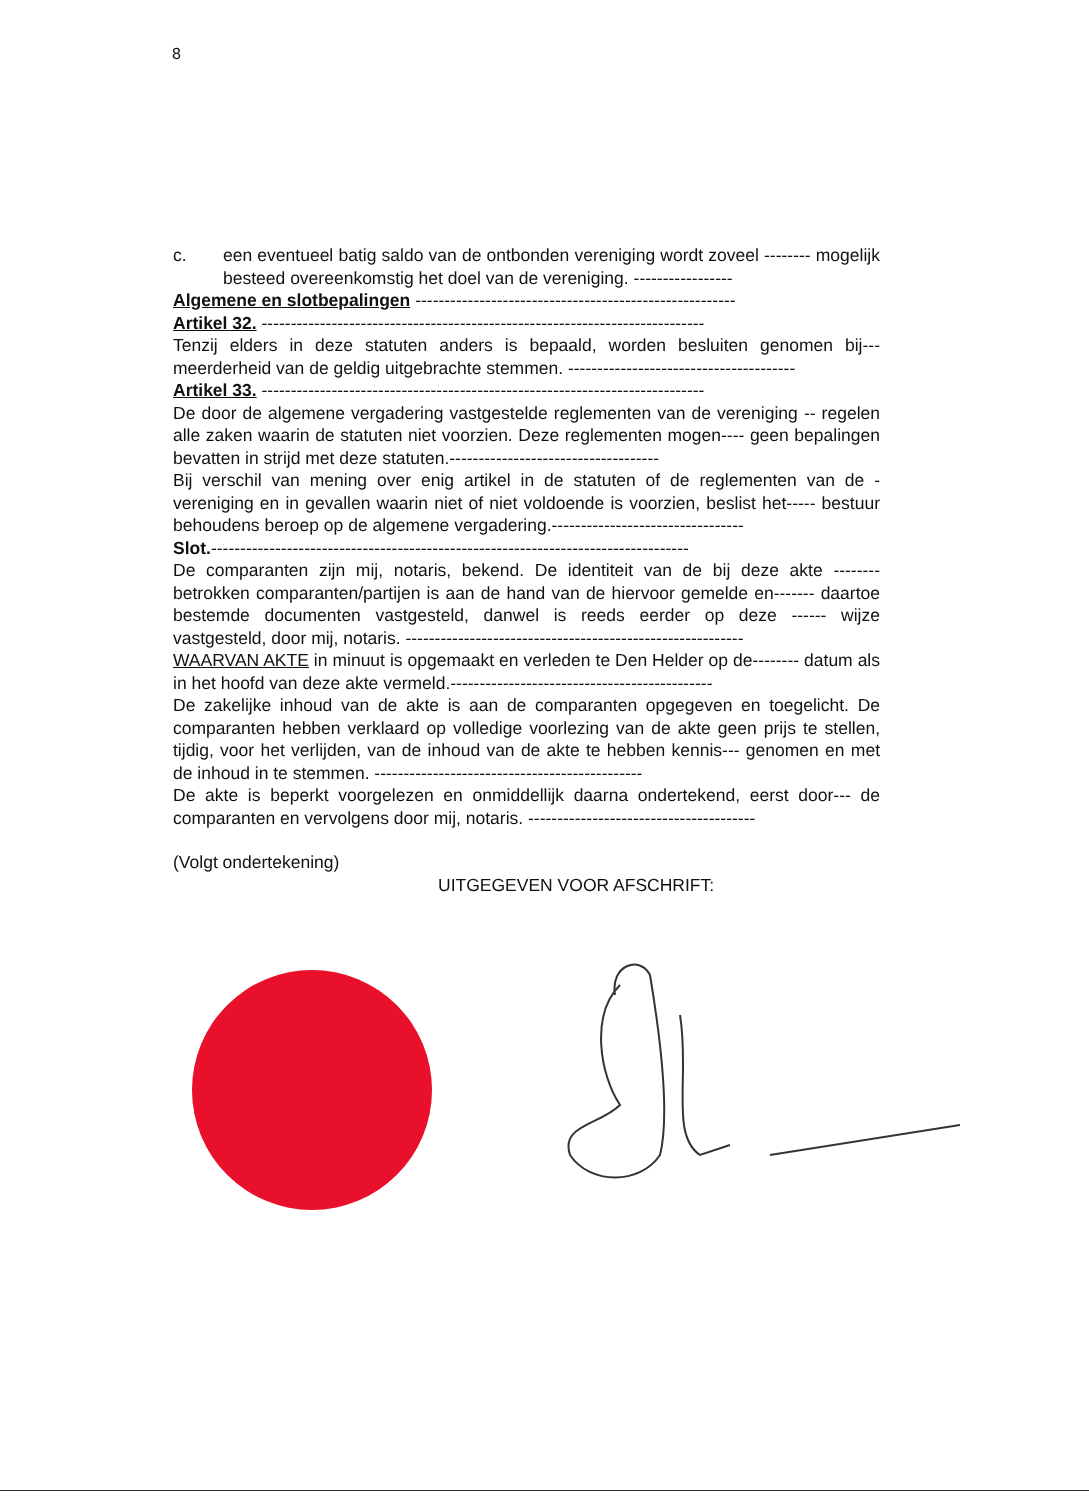8
c. een eventueel batig saldo van de ontbonden vereniging wordt zoveel -------- mogelijk besteed overeenkomstig het doel van de vereniging. -----------------
Algemene en slotbepalingen -------------------------------------------------------
Artikel 32. ----------------------------------------------------------------------------
Tenzij elders in deze statuten anders is bepaald, worden besluiten genomen bij--- meerderheid van de geldig uitgebrachte stemmen. ---------------------------------------
Artikel 33. ----------------------------------------------------------------------------
De door de algemene vergadering vastgestelde reglementen van de vereniging -- regelen alle zaken waarin de statuten niet voorzien. Deze reglementen mogen---- geen bepalingen bevatten in strijd met deze statuten.------------------------------------
Bij verschil van mening over enig artikel in de statuten of de reglementen van de - vereniging en in gevallen waarin niet of niet voldoende is voorzien, beslist het----- bestuur behoudens beroep op de algemene vergadering.---------------------------------
Slot.----------------------------------------------------------------------------------
De comparanten zijn mij, notaris, bekend. De identiteit van de bij deze akte -------- betrokken comparanten/partijen is aan de hand van de hiervoor gemelde en------- daartoe bestemde documenten vastgesteld, danwel is reeds eerder op deze ------ wijze vastgesteld, door mij, notaris. ----------------------------------------------------------
WAARVAN AKTE in minuut is opgemaakt en verleden te Den Helder op de-------- datum als in het hoofd van deze akte vermeld.---------------------------------------------
De zakelijke inhoud van de akte is aan de comparanten opgegeven en toegelicht. De comparanten hebben verklaard op volledige voorlezing van de akte geen prijs te stellen, tijdig, voor het verlijden, van de inhoud van de akte te hebben kennis--- genomen en met de inhoud in te stemmen. ----------------------------------------------
De akte is beperkt voorgelezen en onmiddellijk daarna ondertekend, eerst door--- de comparanten en vervolgens door mij, notaris. ---------------------------------------
(Volgt ondertekening)
UITGEGEVEN VOOR AFSCHRIFT: